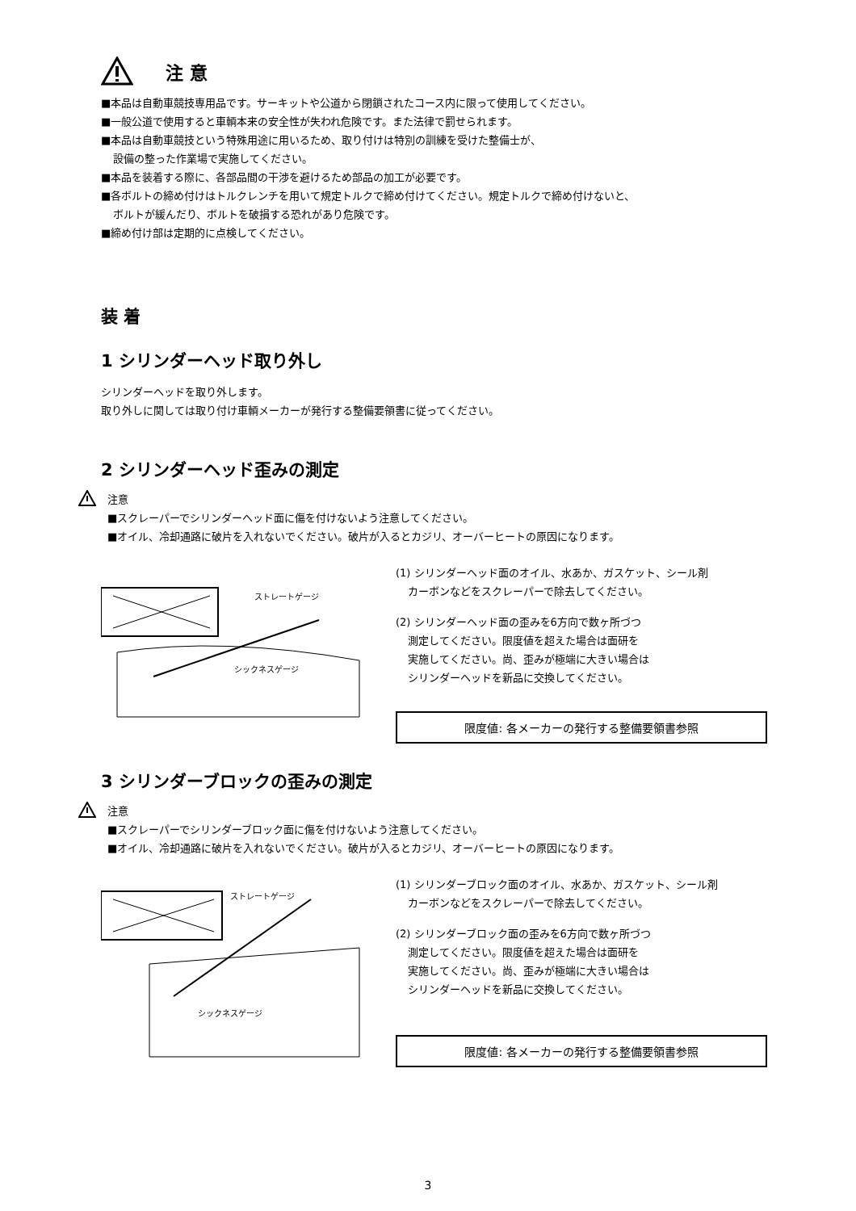注 意
■本品は自動車競技専用品です。サーキットや公道から閉鎖されたコース内に限って使用してください。
■一般公道で使用すると車輌本来の安全性が失われ危険です。また法律で罰せられます。
■本品は自動車競技という特殊用途に用いるため、取り付けは特別の訓練を受けた整備士が、
設備の整った作業場で実施してください。
■本品を装着する際に、各部品間の干渉を避けるため部品の加工が必要です。
■各ボルトの締め付けはトルクレンチを用いて規定トルクで締め付けてください。規定トルクで締め付けないと、
ボルトが緩んだり、ボルトを破損する恐れがあり危険です。
■締め付け部は定期的に点検してください。
装 着
1 シリンダーヘッド取り外し
シリンダーヘッドを取り外します。
取り外しに関しては取り付け車輌メーカーが発行する整備要領書に従ってください。
2 シリンダーヘッド歪みの測定
注意
■スクレーパーでシリンダーヘッド面に傷を付けないよう注意してください。
■オイル、冷却通路に破片を入れないでください。破片が入るとカジリ、オーバーヒートの原因になります。
ストレートゲージ
シックネスゲージ
(1) シリンダーヘッド面のオイル、水あか、ガスケット、シール剤
カーボンなどをスクレーパーで除去してください。
(2) シリンダーヘッド面の歪みを6方向で数ヶ所づつ
測定してください。限度値を超えた場合は面研を
実施してください。尚、歪みが極端に大きい場合は
シリンダーヘッドを新品に交換してください。
限度値: 各メーカーの発行する整備要領書参照
3 シリンダーブロックの歪みの測定
注意
■スクレーパーでシリンダーブロック面に傷を付けないよう注意してください。
■オイル、冷却通路に破片を入れないでください。破片が入るとカジリ、オーバーヒートの原因になります。
ストレートゲージ
シックネスゲージ
(1) シリンダーブロック面のオイル、水あか、ガスケット、シール剤
カーボンなどをスクレーパーで除去してください。
(2) シリンダーブロック面の歪みを6方向で数ヶ所づつ
測定してください。限度値を超えた場合は面研を
実施してください。尚、歪みが極端に大きい場合は
シリンダーヘッドを新品に交換してください。
限度値: 各メーカーの発行する整備要領書参照
3